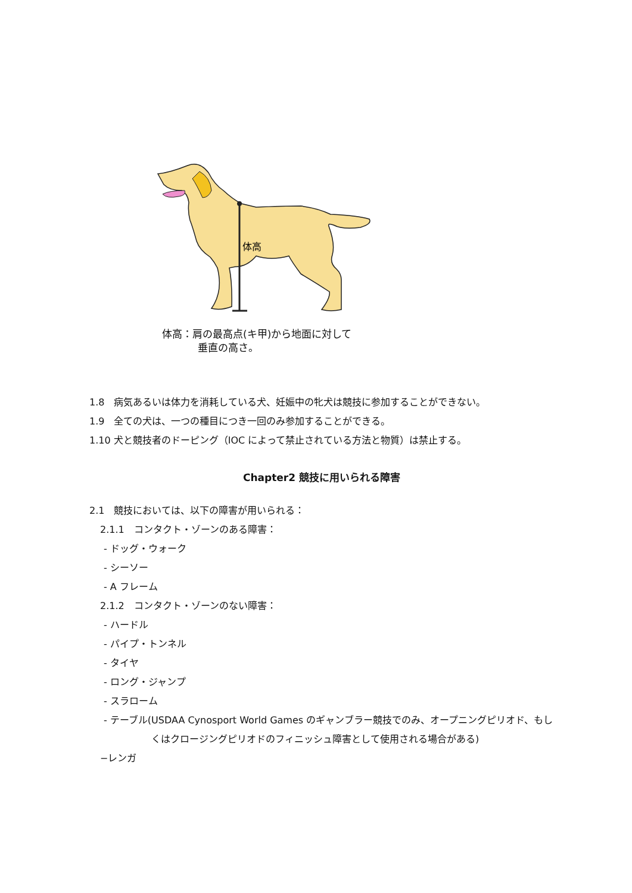体高
体高：肩の最高点(キ甲)から地面に対して
垂直の高さ。
1.8　病気あるいは体力を消耗している犬、妊娠中の牝犬は競技に参加することができない。
1.9　全ての犬は、一つの種目につき一回のみ参加することができる。
1.10 犬と競技者のドーピング（IOC によって禁止されている方法と物質）は禁止する。
Chapter2 競技に用いられる障害
2.1　競技においては、以下の障害が用いられる：
2.1.1　コンタクト・ゾーンのある障害：
- ドッグ・ウォーク
- シーソー
- A フレーム
2.1.2　コンタクト・ゾーンのない障害：
- ハードル
- パイプ・トンネル
- タイヤ
- ロング・ジャンプ
- スラローム
- テーブル(USDAA Cynosport World Games のギャンブラー競技でのみ、オープニングピリオド、もしくはクロージングピリオドのフィニッシュ障害として使用される場合がある)
−レンガ